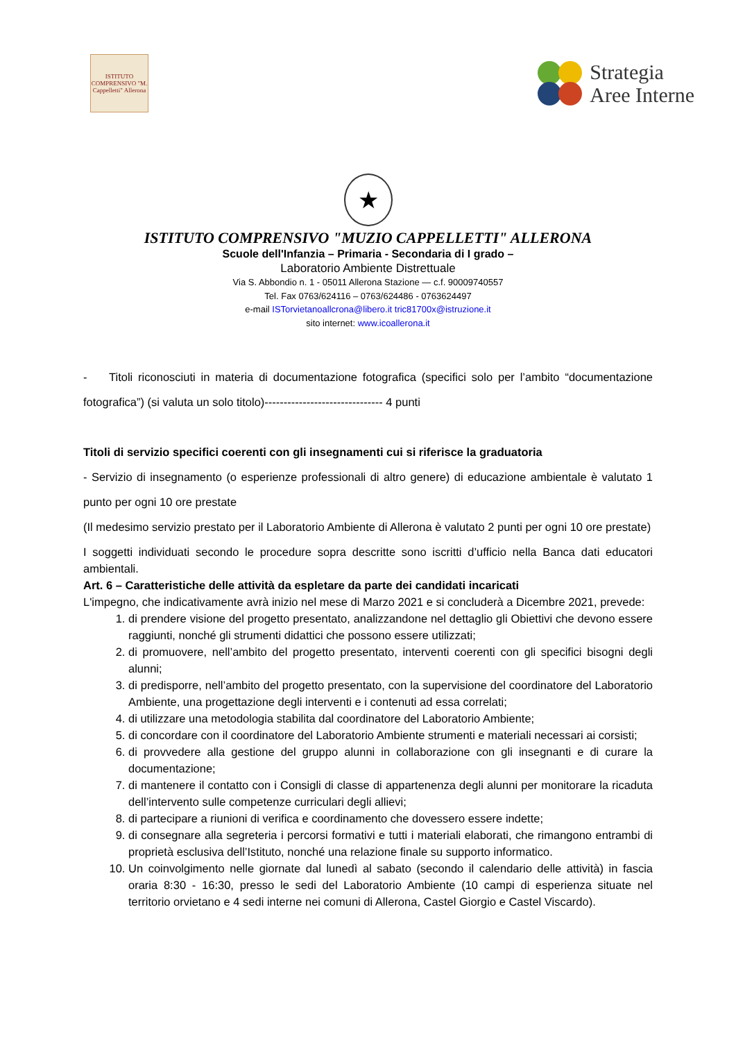ISTITUTO COMPRENSIVO "M. Cappelletti" Allerona
Strategia
Aree Interne
★
ISTITUTO COMPRENSIVO "MUZIO CAPPELLETTI" ALLERONA
Scuole dell'Infanzia – Primaria - Secondaria di I grado –
Laboratorio Ambiente Distrettuale
Via S. Abbondio n. 1 - 05011 Allerona Stazione — c.f. 90009740557
Tel. Fax 0763/624116 – 0763/624486 - 0763624497
e-mail ISTorvietanoallcrona@libero.it tric81700x@istruzione.it
sito internet: www.icoallerona.it
- Titoli riconosciuti in materia di documentazione fotografica (specifici solo per l’ambito “documentazione fotografica”) (si valuta un solo titolo)------------------------------- 4 punti
Titoli di servizio specifici coerenti con gli insegnamenti cui si riferisce la graduatoria
- Servizio di insegnamento (o esperienze professionali di altro genere) di educazione ambientale è valutato 1 punto per ogni 10 ore prestate
(Il medesimo servizio prestato per il Laboratorio Ambiente di Allerona è valutato 2 punti per ogni 10 ore prestate)
I soggetti individuati secondo le procedure sopra descritte sono iscritti d’ufficio nella Banca dati educatori ambientali.
Art. 6 – Caratteristiche delle attività da espletare da parte dei candidati incaricati
L'impegno, che indicativamente avrà inizio nel mese di Marzo 2021 e si concluderà a Dicembre 2021, prevede:
1. di prendere visione del progetto presentato, analizzandone nel dettaglio gli Obiettivi che devono essere raggiunti, nonché gli strumenti didattici che possono essere utilizzati;
2. di promuovere, nell’ambito del progetto presentato, interventi coerenti con gli specifici bisogni degli alunni;
3. di predisporre, nell’ambito del progetto presentato, con la supervisione del coordinatore del Laboratorio Ambiente, una progettazione degli interventi e i contenuti ad essa correlati;
4. di utilizzare una metodologia stabilita dal coordinatore del Laboratorio Ambiente;
5. di concordare con il coordinatore del Laboratorio Ambiente strumenti e materiali necessari ai corsisti;
6. di provvedere alla gestione del gruppo alunni in collaborazione con gli insegnanti e di curare la documentazione;
7. di mantenere il contatto con i Consigli di classe di appartenenza degli alunni per monitorare la ricaduta dell’intervento sulle competenze curriculari degli allievi;
8. di partecipare a riunioni di verifica e coordinamento che dovessero essere indette;
9. di consegnare alla segreteria i percorsi formativi e tutti i materiali elaborati, che rimangono entrambi di proprietà esclusiva dell’Istituto, nonché una relazione finale su supporto informatico.
10. Un coinvolgimento nelle giornate dal lunedì al sabato (secondo il calendario delle attività) in fascia oraria 8:30 - 16:30, presso le sedi del Laboratorio Ambiente (10 campi di esperienza situate nel territorio orvietano e 4 sedi interne nei comuni di Allerona, Castel Giorgio e Castel Viscardo).